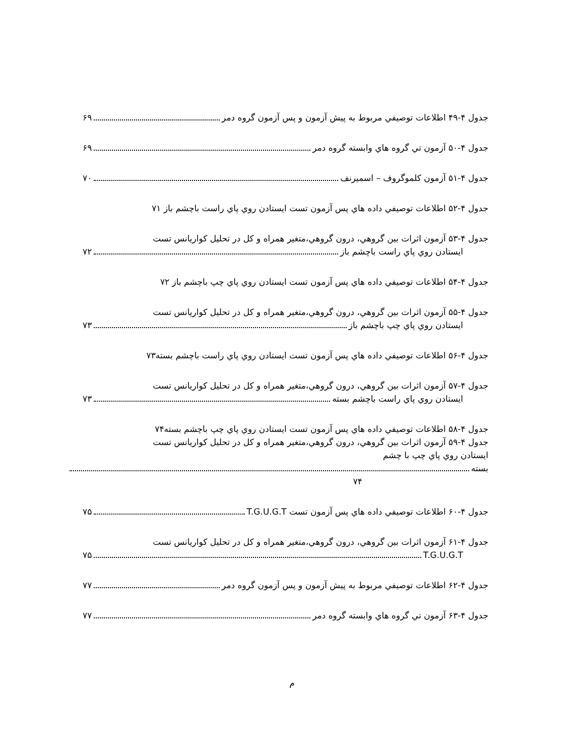جدول ۴-۴۹ اطلاعات توصيفي مربوط به پيش آزمون و پس آزمون گروه دمر ۶۹
جدول ۴-۵۰ آزمون تي گروه هاي وابسته گروه دمر ۶۹
جدول ۴-۵۱ آزمون كلموگروف – اسميرنف ۷۰
جدول ۴-۵۲ اطلاعات توصيفي داده هاي پس آزمون تست ايستادن روي پاي راست باچشم باز ۷۱
جدول ۴-۵۳ آزمون اثرات بين گروهي، درون گروهي،متغير همراه و كل در تحليل كواريانس تست
ايستادن روي پاي راست باچشم باز ۷۲
جدول ۴-۵۴ اطلاعات توصيفي داده هاي پس آزمون تست ايستادن روي پاي چپ باچشم باز ۷۲
جدول ۴-۵۵ آزمون اثرات بين گروهي، درون گروهي،متغير همراه و كل در تحليل كواريانس تست
ايستادن روي پاي چپ باچشم باز ۷۳
جدول ۴-۵۶ اطلاعات توصيفي داده هاي پس آزمون تست ايستادن روي پاي راست باچشم بسته۷۳
جدول ۴-۵۷ آزمون اثرات بين گروهي، درون گروهي،متغير همراه و كل در تحليل كواريانس تست
ايستادن روي پاي راست باچشم بسته ۷۳
جدول ۴-۵۸ اطلاعات توصيفي داده هاي پس آزمون تست ايستادن روي پاي چپ باچشم بسته۷۴
جدول ۴-۵۹ آزمون اثرات بين گروهي، درون گروهي،متغير همراه و كل در تحليل كواريانس تست
ايستادن روي پاي چپ با چشم
بسته
۷۴
جدول ۴-۶۰ اطلاعات توصيفي داده هاي پس آزمون تست T.G.U.G.T ۷۵
جدول ۴-۶۱ آزمون اثرات بين گروهي، درون گروهي،متغير همراه و كل در تحليل كواريانس تست
T.G.U.G.T ۷۵
جدول ۴-۶۲ اطلاعات توصيفي مربوط به پيش آزمون و پس آزمون گروه دمر ۷۷
جدول ۴-۶۳ آزمون تي گروه هاي وابسته گروه دمر ۷۷
م